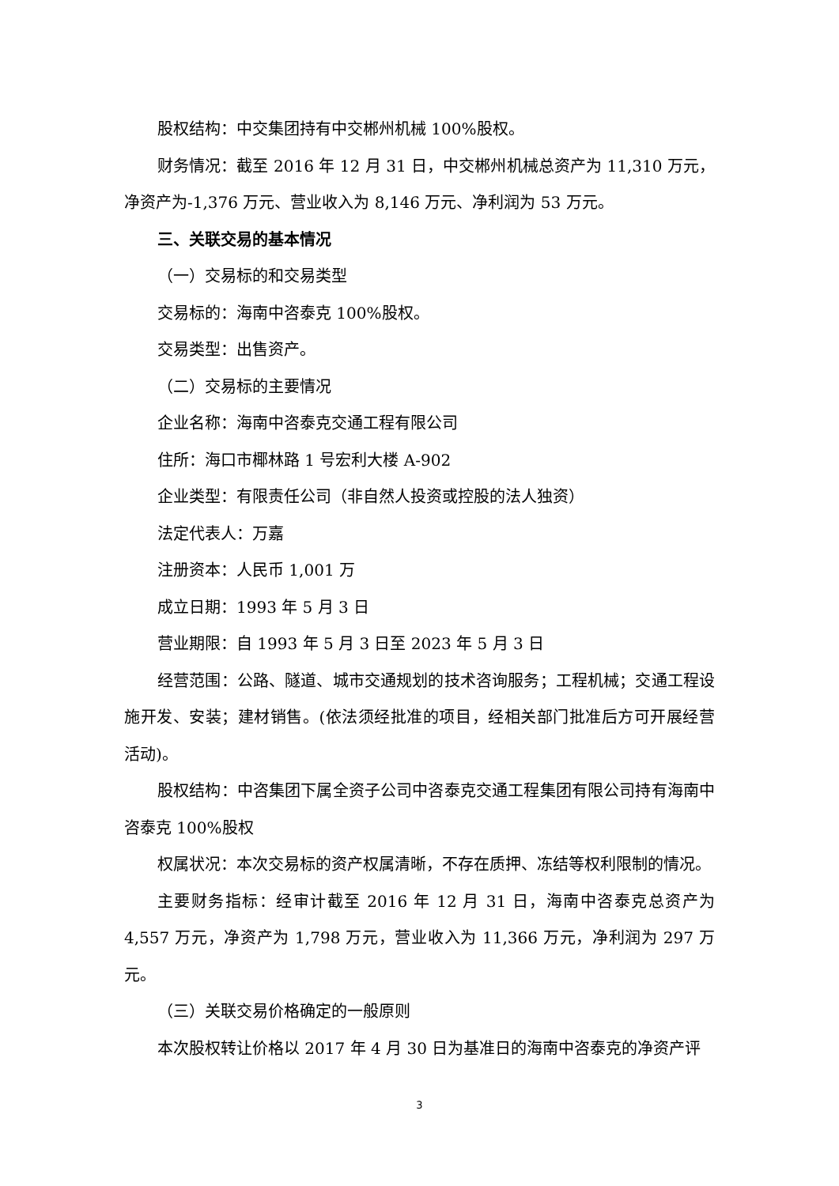股权结构：中交集团持有中交郴州机械 100%股权。
财务情况：截至 2016 年 12 月 31 日，中交郴州机械总资产为 11,310 万元，净资产为-1,376 万元、营业收入为 8,146 万元、净利润为 53 万元。
三、关联交易的基本情况
（一）交易标的和交易类型
交易标的：海南中咨泰克 100%股权。
交易类型：出售资产。
（二）交易标的主要情况
企业名称：海南中咨泰克交通工程有限公司
住所：海口市椰林路 1 号宏利大楼 A-902
企业类型：有限责任公司（非自然人投资或控股的法人独资）
法定代表人：万嘉
注册资本：人民币 1,001 万
成立日期：1993 年 5 月 3 日
营业期限：自 1993 年 5 月 3 日至 2023 年 5 月 3 日
经营范围：公路、隧道、城市交通规划的技术咨询服务；工程机械；交通工程设施开发、安装；建材销售。(依法须经批准的项目，经相关部门批准后方可开展经营活动)。
股权结构：中咨集团下属全资子公司中咨泰克交通工程集团有限公司持有海南中咨泰克 100%股权
权属状况：本次交易标的资产权属清晰，不存在质押、冻结等权利限制的情况。
主要财务指标：经审计截至 2016 年 12 月 31 日，海南中咨泰克总资产为 4,557 万元，净资产为 1,798 万元，营业收入为 11,366 万元，净利润为 297 万元。
（三）关联交易价格确定的一般原则
本次股权转让价格以 2017 年 4 月 30 日为基准日的海南中咨泰克的净资产评
3